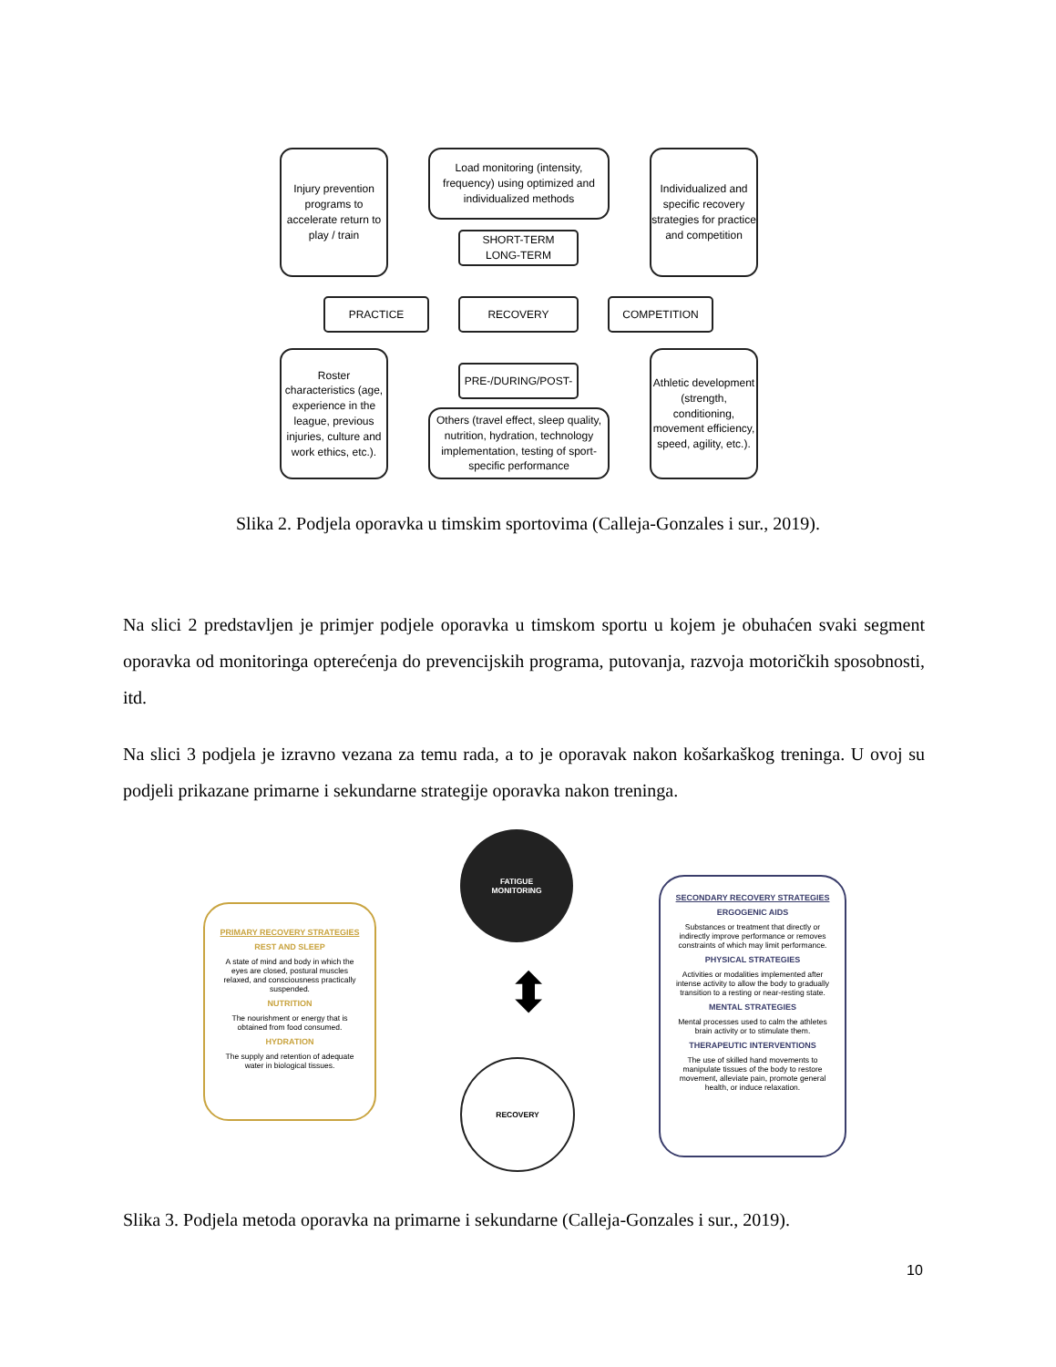Injury prevention programs to accelerate return to play / train
Load monitoring (intensity, frequency) using optimized and individualized methods
Individualized and specific recovery strategies for practice and competition
SHORT-TERM
LONG-TERM
PRACTICE RECOVERY COMPETITION
PRE-/DURING/POST-
Roster characteristics (age, experience in the league, previous injuries, culture and work ethics, etc.).
Others (travel effect, sleep quality, nutrition, hydration, technology implementation, testing of sport-specific performance
Athletic development (strength, conditioning, movement efficiency, speed, agility, etc.).
Slika 2. Podjela oporavka u timskim sportovima (Calleja-Gonzales i sur., 2019).
Na slici 2 predstavljen je primjer podjele oporavka u timskom sportu u kojem je obuhaćen svaki segment oporavka od monitoringa opterećenja do prevencijskih programa, putovanja, razvoja motoričkih sposobnosti, itd.
Na slici 3 podjela je izravno vezana za temu rada, a to je oporavak nakon košarkaškog treninga. U ovoj su podjeli prikazane primarne i sekundarne strategije oporavka nakon treninga.
FATIGUE
MONITORING
RECOVERY
⬍
PRIMARY RECOVERY STRATEGIES
REST AND SLEEP
A state of mind and body in which the eyes are closed, postural muscles relaxed, and consciousness practically suspended.
NUTRITION
The nourishment or energy that is obtained from food consumed.
HYDRATION
The supply and retention of adequate water in biological tissues.
SECONDARY RECOVERY STRATEGIES
ERGOGENIC AIDS
Substances or treatment that directly or indirectly improve performance or removes constraints of which may limit performance.
PHYSICAL STRATEGIES
Activities or modalities implemented after intense activity to allow the body to gradually transition to a resting or near-resting state.
MENTAL STRATEGIES
Mental processes used to calm the athletes brain activity or to stimulate them.
THERAPEUTIC INTERVENTIONS
The use of skilled hand movements to manipulate tissues of the body to restore movement, alleviate pain, promote general health, or induce relaxation.
Slika 3. Podjela metoda oporavka na primarne i sekundarne (Calleja-Gonzales i sur., 2019).
10